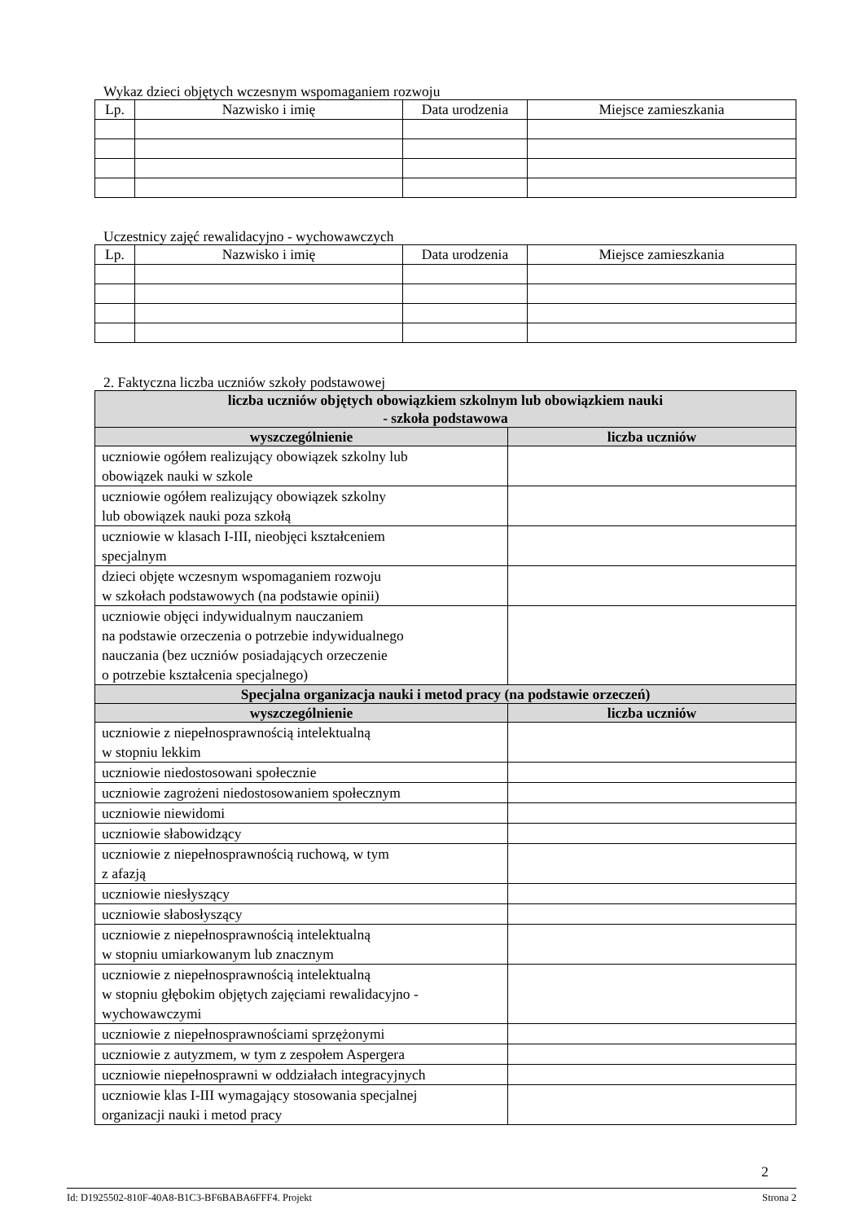Wykaz dzieci objętych wczesnym wspomaganiem rozwoju
| Lp. | Nazwisko i imię | Data urodzenia | Miejsce zamieszkania |
| --- | --- | --- | --- |
Uczestnicy zajęć rewalidacyjno - wychowawczych
| Lp. | Nazwisko i imię | Data urodzenia | Miejsce zamieszkania |
| --- | --- | --- | --- |
2. Faktyczna liczba uczniów szkoły podstawowej
| liczba uczniów objętych obowiązkiem szkolnym lub obowiązkiem nauki - szkoła podstawowa | |
| --- | --- |
| wyszczególnienie | liczba uczniów |
| uczniowie ogółem realizujący obowiązek szkolny lub obowiązek nauki w szkole | |
| uczniowie ogółem realizujący obowiązek szkolny lub obowiązek nauki poza szkołą | |
| uczniowie w klasach I-III, nieobjęci kształceniem specjalnym | |
| dzieci objęte wczesnym wspomaganiem rozwoju w szkołach podstawowych (na podstawie opinii) | |
| uczniowie objęci indywidualnym nauczaniem na podstawie orzeczenia o potrzebie indywidualnego nauczania (bez uczniów posiadających orzeczenie o potrzebie kształcenia specjalnego) | |
| Specjalna organizacja nauki i metod pracy (na podstawie orzeczeń) | |
| wyszczególnienie | liczba uczniów |
| uczniowie z niepełnosprawnością intelektualną w stopniu lekkim | |
| uczniowie niedostosowani społecznie | |
| uczniowie zagrożeni niedostosowaniem społecznym | |
| uczniowie niewidomi | |
| uczniowie słabowidzący | |
| uczniowie z niepełnosprawnością ruchową, w tym z afazją | |
| uczniowie niesłyszący | |
| uczniowie słabosłyszący | |
| uczniowie z niepełnosprawnością intelektualną w stopniu umiarkowanym lub znacznym | |
| uczniowie z niepełnosprawnością intelektualną w stopniu głębokim objętych zajęciami rewalidacyjno - wychowawczymi | |
| uczniowie z niepełnosprawnościami sprzężonymi | |
| uczniowie z autyzmem, w tym z zespołem Aspergera | |
| uczniowie niepełnosprawni w oddziałach integracyjnych | |
| uczniowie klas I-III wymagający stosowania specjalnej organizacji nauki i metod pracy | |
2
Id: D1925502-810F-40A8-B1C3-BF6BABA6FFF4. Projekt Strona 2